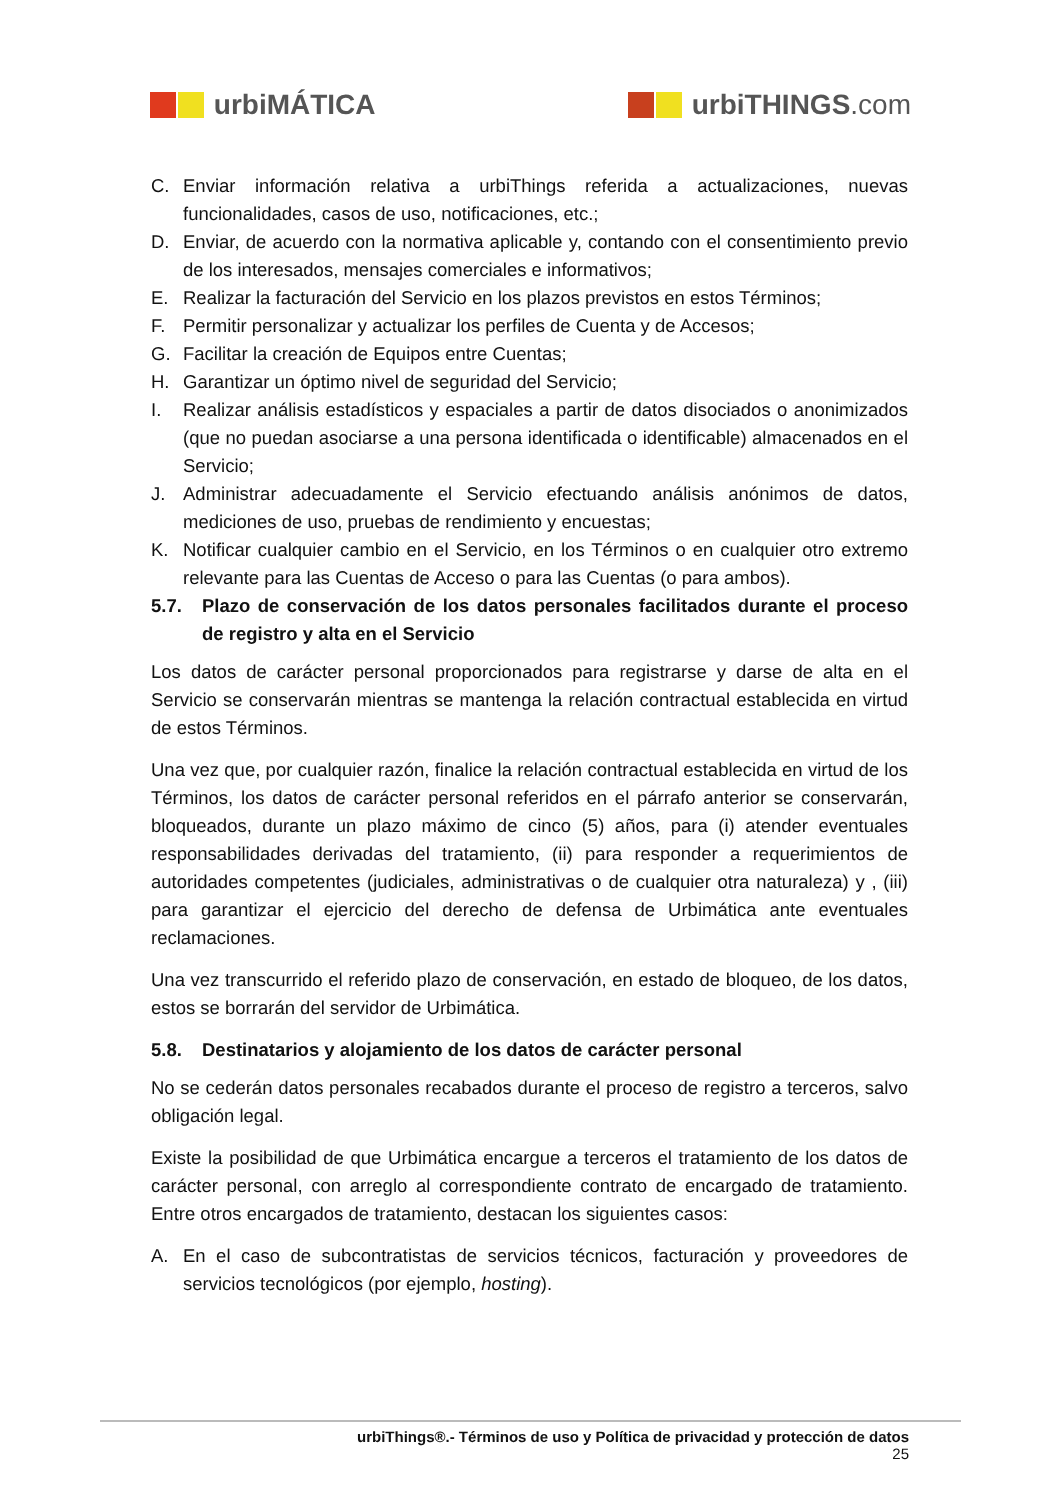urbiMÁTICA urbiTHINGS.com
C. Enviar información relativa a urbiThings referida a actualizaciones, nuevas funcionalidades, casos de uso, notificaciones, etc.;
D. Enviar, de acuerdo con la normativa aplicable y, contando con el consentimiento previo de los interesados, mensajes comerciales e informativos;
E. Realizar la facturación del Servicio en los plazos previstos en estos Términos;
F. Permitir personalizar y actualizar los perfiles de Cuenta y de Accesos;
G. Facilitar la creación de Equipos entre Cuentas;
H. Garantizar un óptimo nivel de seguridad del Servicio;
I. Realizar análisis estadísticos y espaciales a partir de datos disociados o anonimizados (que no puedan asociarse a una persona identificada o identificable) almacenados en el Servicio;
J. Administrar adecuadamente el Servicio efectuando análisis anónimos de datos, mediciones de uso, pruebas de rendimiento y encuestas;
K. Notificar cualquier cambio en el Servicio, en los Términos o en cualquier otro extremo relevante para las Cuentas de Acceso o para las Cuentas (o para ambos).
5.7. Plazo de conservación de los datos personales facilitados durante el proceso de registro y alta en el Servicio
Los datos de carácter personal proporcionados para registrarse y darse de alta en el Servicio se conservarán mientras se mantenga la relación contractual establecida en virtud de estos Términos.
Una vez que, por cualquier razón, finalice la relación contractual establecida en virtud de los Términos, los datos de carácter personal referidos en el párrafo anterior se conservarán, bloqueados, durante un plazo máximo de cinco (5) años, para (i) atender eventuales responsabilidades derivadas del tratamiento, (ii) para responder a requerimientos de autoridades competentes (judiciales, administrativas o de cualquier otra naturaleza) y , (iii) para garantizar el ejercicio del derecho de defensa de Urbimática ante eventuales reclamaciones.
Una vez transcurrido el referido plazo de conservación, en estado de bloqueo, de los datos, estos se borrarán del servidor de Urbimática.
5.8. Destinatarios y alojamiento de los datos de carácter personal
No se cederán datos personales recabados durante el proceso de registro a terceros, salvo obligación legal.
Existe la posibilidad de que Urbimática encargue a terceros el tratamiento de los datos de carácter personal, con arreglo al correspondiente contrato de encargado de tratamiento. Entre otros encargados de tratamiento, destacan los siguientes casos:
A. En el caso de subcontratistas de servicios técnicos, facturación y proveedores de servicios tecnológicos (por ejemplo, hosting).
urbiThings®.- Términos de uso y Política de privacidad y protección de datos
25